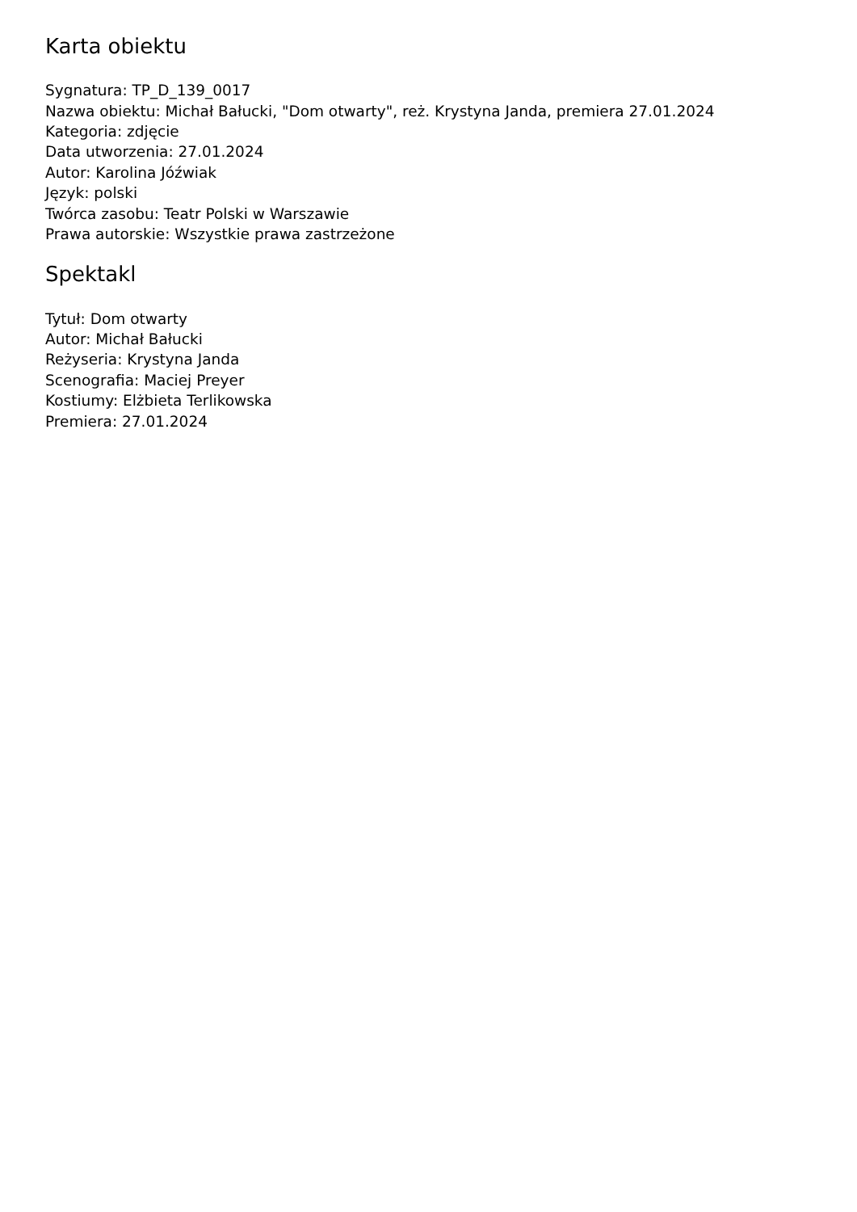Karta obiektu
Sygnatura: TP_D_139_0017
Nazwa obiektu: Michał Bałucki, "Dom otwarty", reż. Krystyna Janda, premiera 27.01.2024
Kategoria: zdjęcie
Data utworzenia: 27.01.2024
Autor: Karolina Jóźwiak
Język: polski
Twórca zasobu: Teatr Polski w Warszawie
Prawa autorskie: Wszystkie prawa zastrzeżone
Spektakl
Tytuł: Dom otwarty
Autor: Michał Bałucki
Reżyseria: Krystyna Janda
Scenografia: Maciej Preyer
Kostiumy: Elżbieta Terlikowska
Premiera: 27.01.2024